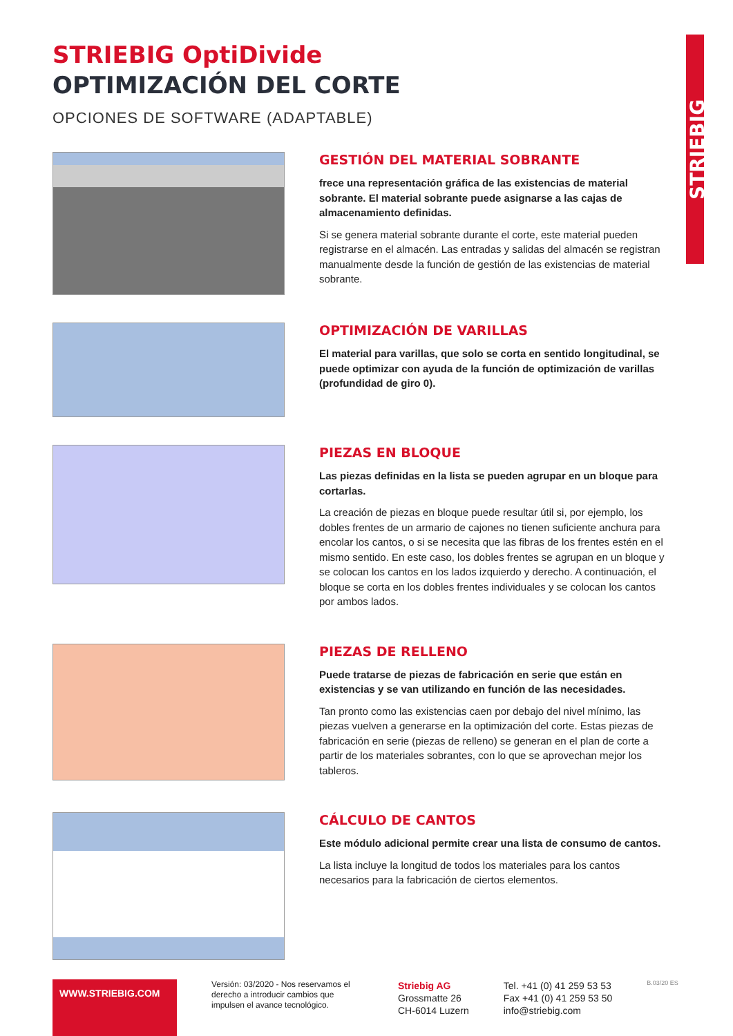STRIEBIG
STRIEBIG OptiDivide
OPTIMIZACIÓN DEL CORTE
OPCIONES DE SOFTWARE (ADAPTABLE)
GESTIÓN DEL MATERIAL SOBRANTE
frece una representación gráfica de las existencias de material sobrante. El material sobrante puede asignarse a las cajas de almacenamiento definidas.
Si se genera material sobrante durante el corte, este material pueden registrarse en el almacén. Las entradas y salidas del almacén se registran manualmente desde la función de gestión de las existencias de material sobrante.
OPTIMIZACIÓN DE VARILLAS
El material para varillas, que solo se corta en sentido longitudinal, se puede optimizar con ayuda de la función de optimización de varillas (profundidad de giro 0).
PIEZAS EN BLOQUE
Las piezas definidas en la lista se pueden agrupar en un bloque para cortarlas.
La creación de piezas en bloque puede resultar útil si, por ejemplo, los dobles frentes de un armario de cajones no tienen suficiente anchura para encolar los cantos, o si se necesita que las fibras de los frentes estén en el mismo sentido. En este caso, los dobles frentes se agrupan en un bloque y se colocan los cantos en los lados izquierdo y derecho. A continuación, el bloque se corta en los dobles frentes individuales y se colocan los cantos por ambos lados.
PIEZAS DE RELLENO
Puede tratarse de piezas de fabricación en serie que están en existencias y se van utilizando en función de las necesidades.
Tan pronto como las existencias caen por debajo del nivel mínimo, las piezas vuelven a generarse en la optimización del corte. Estas piezas de fabricación en serie (piezas de relleno) se generan en el plan de corte a partir de los materiales sobrantes, con lo que se aprovechan mejor los tableros.
CÁLCULO DE CANTOS
Este módulo adicional permite crear una lista de consumo de cantos.
La lista incluye la longitud de todos los materiales para los cantos necesarios para la fabricación de ciertos elementos.
WWW.STRIEBIG.COM
Versión: 03/2020 - Nos reservamos el derecho a introducir cambios que impulsen el avance tecnológico.
Striebig AG
Grossmatte 26
CH-6014 Luzern
Tel. +41 (0) 41 259 53 53
Fax +41 (0) 41 259 53 50
info@striebig.com
B.03/20 ES